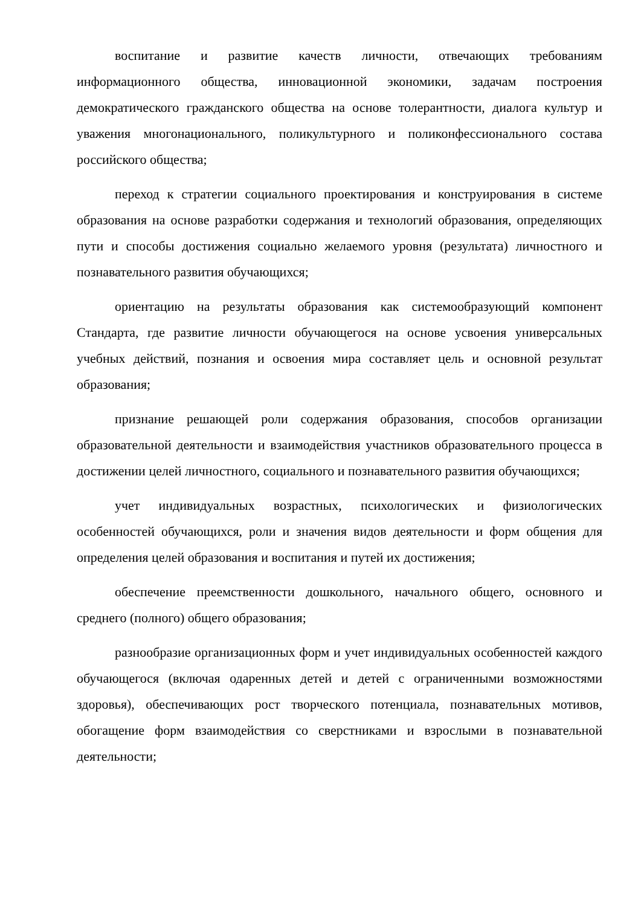воспитание и развитие качеств личности, отвечающих требованиям информационного общества, инновационной экономики, задачам построения демократического гражданского общества на основе толерантности, диалога культур и уважения многонационального, поликультурного и поликонфессионального состава российского общества;
переход к стратегии социального проектирования и конструирования в системе образования на основе разработки содержания и технологий образования, определяющих пути и способы достижения социально желаемого уровня (результата) личностного и познавательного развития обучающихся;
ориентацию на результаты образования как системообразующий компонент Стандарта, где развитие личности обучающегося на основе усвоения универсальных учебных действий, познания и освоения мира составляет цель и основной результат образования;
признание решающей роли содержания образования, способов организации образовательной деятельности и взаимодействия участников образовательного процесса в достижении целей личностного, социального и познавательного развития обучающихся;
учет индивидуальных возрастных, психологических и физиологических особенностей обучающихся, роли и значения видов деятельности и форм общения для определения целей образования и воспитания и путей их достижения;
обеспечение преемственности дошкольного, начального общего, основного и среднего (полного) общего образования;
разнообразие организационных форм и учет индивидуальных особенностей каждого обучающегося (включая одаренных детей и детей с ограниченными возможностями здоровья), обеспечивающих рост творческого потенциала, познавательных мотивов, обогащение форм взаимодействия со сверстниками и взрослыми в познавательной деятельности;